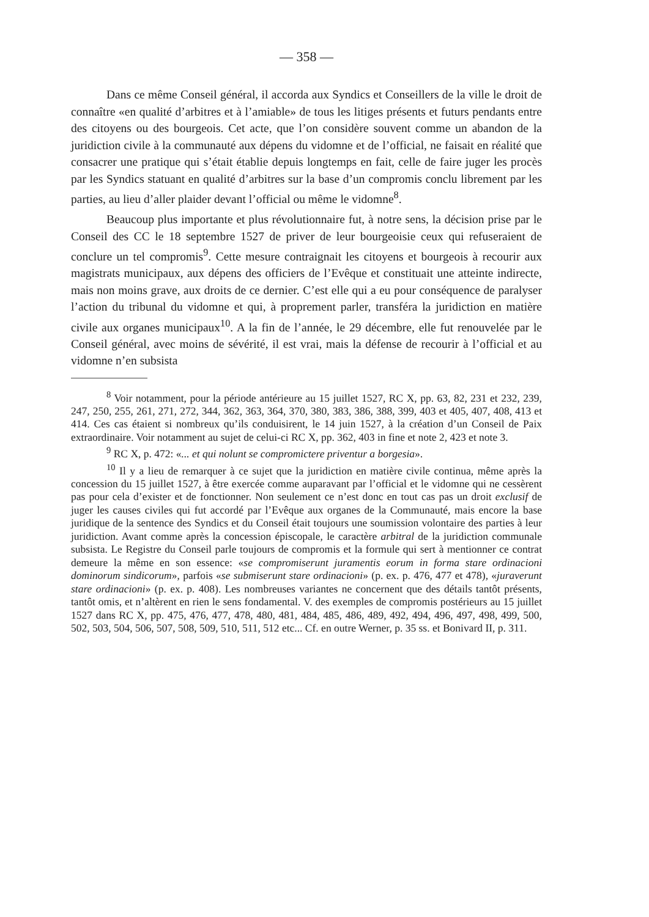— 358 —
Dans ce même Conseil général, il accorda aux Syndics et Conseillers de la ville le droit de connaître «en qualité d’arbitres et à l’amiable» de tous les litiges présents et futurs pendants entre des citoyens ou des bourgeois. Cet acte, que l’on considère souvent comme un abandon de la juridiction civile à la communauté aux dépens du vidomne et de l’official, ne faisait en réalité que consacrer une pratique qui s’était établie depuis longtemps en fait, celle de faire juger les procès par les Syndics statuant en qualité d’arbitres sur la base d’un compromis conclu librement par les parties, au lieu d’aller plaider devant l’official ou même le vidomne<sup>8</sup>.
Beaucoup plus importante et plus révolutionnaire fut, à notre sens, la décision prise par le Conseil des CC le 18 septembre 1527 de priver de leur bourgeoisie ceux qui refuseraient de conclure un tel compromis<sup>9</sup>. Cette mesure contraignait les citoyens et bourgeois à recourir aux magistrats municipaux, aux dépens des officiers de l’Evêque et constituait une atteinte indirecte, mais non moins grave, aux droits de ce dernier. C’est elle qui a eu pour conséquence de paralyser l’action du tribunal du vidomne et qui, à proprement parler, transféra la juridiction en matière civile aux organes municipaux<sup>10</sup>. A la fin de l’année, le 29 décembre, elle fut renouvelée par le Conseil général, avec moins de sévérité, il est vrai, mais la défense de recourir à l’official et au vidomne n’en subsista
<sup>8</sup> Voir notamment, pour la période antérieure au 15 juillet 1527, RC X, pp. 63, 82, 231 et 232, 239, 247, 250, 255, 261, 271, 272, 344, 362, 363, 364, 370, 380, 383, 386, 388, 399, 403 et 405, 407, 408, 413 et 414. Ces cas étaient si nombreux qu’ils conduisirent, le 14 juin 1527, à la création d’un Conseil de Paix extraordinaire. Voir notamment au sujet de celui-ci RC X, pp. 362, 403 in fine et note 2, 423 et note 3.
<sup>9</sup> RC X, p. 472: «... et qui nolunt se compromictere priventur a borgesia».
<sup>10</sup> Il y a lieu de remarquer à ce sujet que la juridiction en matière civile continua, même après la concession du 15 juillet 1527, à être exercée comme auparavant par l’official et le vidomne qui ne cessèrent pas pour cela d’exister et de fonctionner. Non seulement ce n’est donc en tout cas pas un droit exclusif de juger les causes civiles qui fut accordé par l’Evêque aux organes de la Communauté, mais encore la base juridique de la sentence des Syndics et du Conseil était toujours une soumission volontaire des parties à leur juridiction. Avant comme après la concession épiscopale, le caractère arbitral de la juridiction communale subsista. Le Registre du Conseil parle toujours de compromis et la formule qui sert à mentionner ce contrat demeure la même en son essence: «se compromiserunt juramentis eorum in forma stare ordinacioni dominorum sindicorum», parfois «se submiserunt stare ordinacioni» (p. ex. p. 476, 477 et 478), «juraverunt stare ordinacioni» (p. ex. p. 408). Les nombreuses variantes ne concernent que des détails tantôt présents, tantôt omis, et n’altèrent en rien le sens fondamental. V. des exemples de compromis postérieurs au 15 juillet 1527 dans RC X, pp. 475, 476, 477, 478, 480, 481, 484, 485, 486, 489, 492, 494, 496, 497, 498, 499, 500, 502, 503, 504, 506, 507, 508, 509, 510, 511, 512 etc... Cf. en outre Werner, p. 35 ss. et Bonivard II, p. 311.